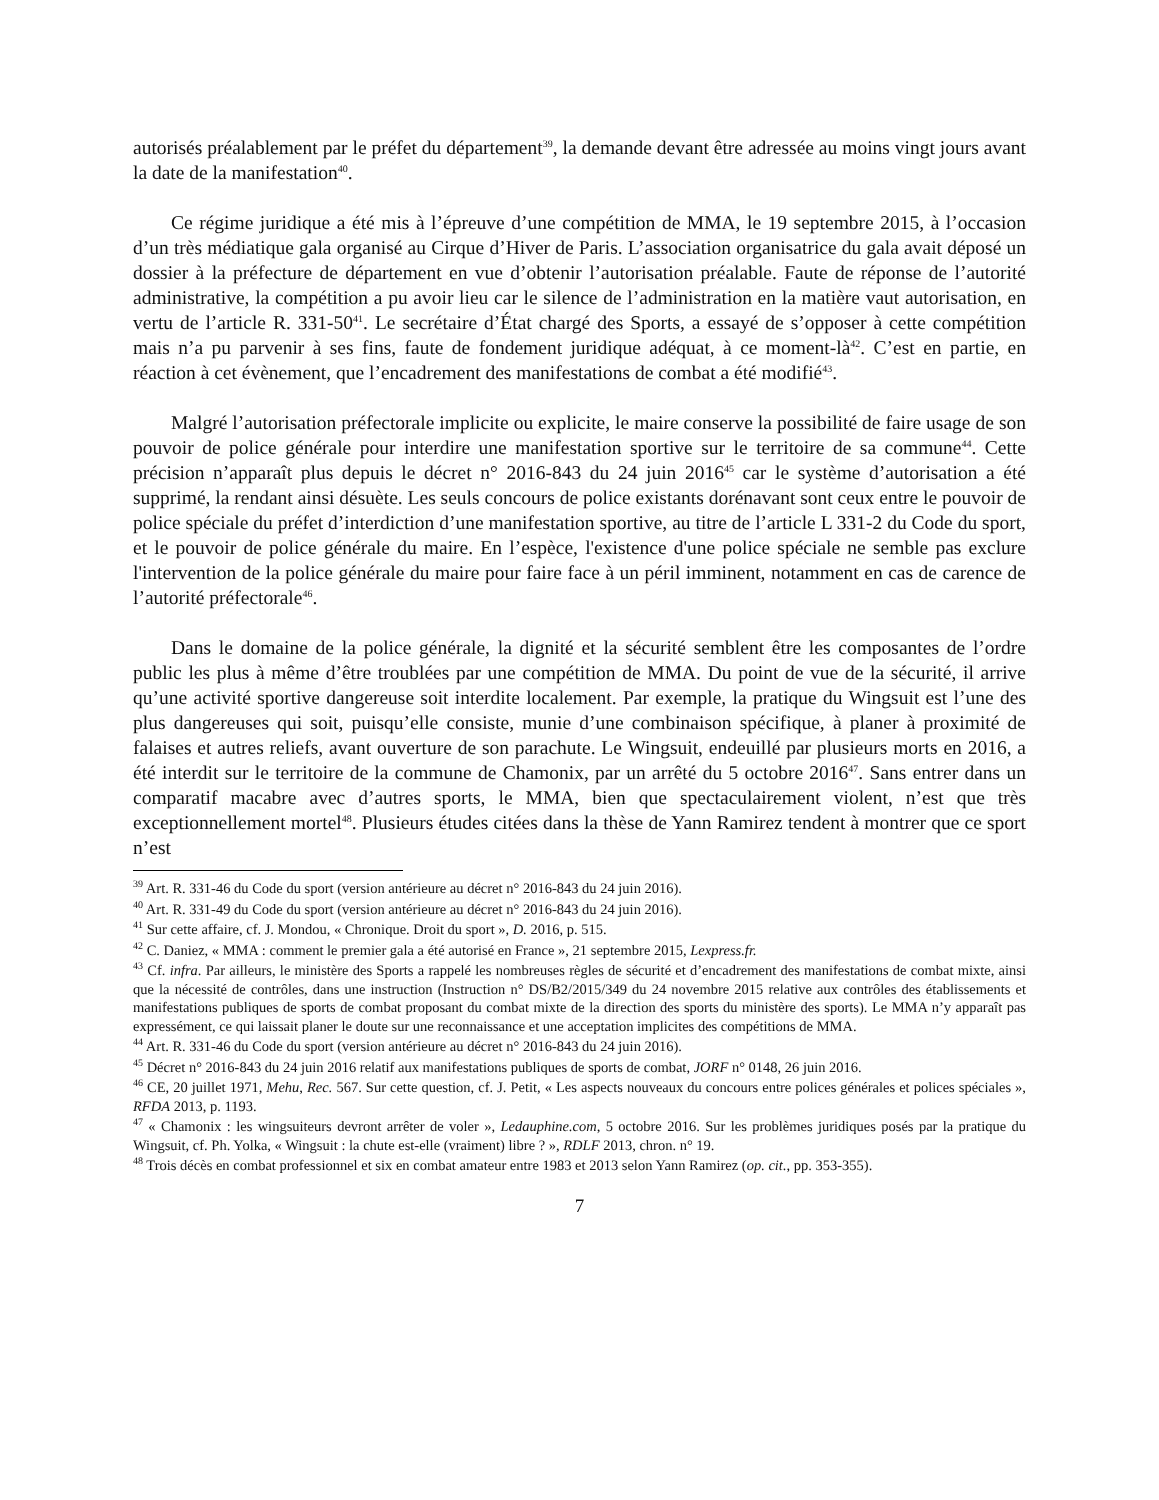autorisés préalablement par le préfet du département<sup>39</sup>, la demande devant être adressée au moins vingt jours avant la date de la manifestation<sup>40</sup>.
Ce régime juridique a été mis à l’épreuve d’une compétition de MMA, le 19 septembre 2015, à l’occasion d’un très médiatique gala organisé au Cirque d’Hiver de Paris. L’association organisatrice du gala avait déposé un dossier à la préfecture de département en vue d’obtenir l’autorisation préalable. Faute de réponse de l’autorité administrative, la compétition a pu avoir lieu car le silence de l’administration en la matière vaut autorisation, en vertu de l’article R. 331-50<sup>41</sup>. Le secrétaire d’État chargé des Sports, a essayé de s’opposer à cette compétition mais n’a pu parvenir à ses fins, faute de fondement juridique adéquat, à ce moment-là<sup>42</sup>. C’est en partie, en réaction à cet évènement, que l’encadrement des manifestations de combat a été modifié<sup>43</sup>.
Malgré l’autorisation préfectorale implicite ou explicite, le maire conserve la possibilité de faire usage de son pouvoir de police générale pour interdire une manifestation sportive sur le territoire de sa commune<sup>44</sup>. Cette précision n’apparaît plus depuis le décret n° 2016-843 du 24 juin 2016<sup>45</sup> car le système d’autorisation a été supprimé, la rendant ainsi désuète. Les seuls concours de police existants dorénavant sont ceux entre le pouvoir de police spéciale du préfet d’interdiction d’une manifestation sportive, au titre de l’article L 331-2 du Code du sport, et le pouvoir de police générale du maire. En l’espèce, l'existence d'une police spéciale ne semble pas exclure l'intervention de la police générale du maire pour faire face à un péril imminent, notamment en cas de carence de l’autorité préfectorale<sup>46</sup>.
Dans le domaine de la police générale, la dignité et la sécurité semblent être les composantes de l’ordre public les plus à même d’être troublées par une compétition de MMA. Du point de vue de la sécurité, il arrive qu’une activité sportive dangereuse soit interdite localement. Par exemple, la pratique du Wingsuit est l’une des plus dangereuses qui soit, puisqu’elle consiste, munie d’une combinaison spécifique, à planer à proximité de falaises et autres reliefs, avant ouverture de son parachute. Le Wingsuit, endeuillé par plusieurs morts en 2016, a été interdit sur le territoire de la commune de Chamonix, par un arrêté du 5 octobre 2016<sup>47</sup>. Sans entrer dans un comparatif macabre avec d’autres sports, le MMA, bien que spectaculairement violent, n’est que très exceptionnellement mortel<sup>48</sup>. Plusieurs études citées dans la thèse de Yann Ramirez tendent à montrer que ce sport n’est
<sup>39</sup> Art. R. 331-46 du Code du sport (version antérieure au décret n° 2016-843 du 24 juin 2016).
<sup>40</sup> Art. R. 331-49 du Code du sport (version antérieure au décret n° 2016-843 du 24 juin 2016).
<sup>41</sup> Sur cette affaire, cf. J. Mondou, « Chronique. Droit du sport », D. 2016, p. 515.
<sup>42</sup> C. Daniez, « MMA : comment le premier gala a été autorisé en France », 21 septembre 2015, Lexpress.fr.
<sup>43</sup> Cf. infra. Par ailleurs, le ministère des Sports a rappelé les nombreuses règles de sécurité et d’encadrement des manifestations de combat mixte, ainsi que la nécessité de contrôles, dans une instruction (Instruction n° DS/B2/2015/349 du 24 novembre 2015 relative aux contrôles des établissements et manifestations publiques de sports de combat proposant du combat mixte de la direction des sports du ministère des sports). Le MMA n’y apparaît pas expressément, ce qui laissait planer le doute sur une reconnaissance et une acceptation implicites des compétitions de MMA.
<sup>44</sup> Art. R. 331-46 du Code du sport (version antérieure au décret n° 2016-843 du 24 juin 2016).
<sup>45</sup> Décret n° 2016-843 du 24 juin 2016 relatif aux manifestations publiques de sports de combat, JORF n° 0148, 26 juin 2016.
<sup>46</sup> CE, 20 juillet 1971, Mehu, Rec. 567. Sur cette question, cf. J. Petit, « Les aspects nouveaux du concours entre polices générales et polices spéciales », RFDA 2013, p. 1193.
<sup>47</sup> « Chamonix : les wingsuiteurs devront arrêter de voler », Ledauphine.com, 5 octobre 2016. Sur les problèmes juridiques posés par la pratique du Wingsuit, cf. Ph. Yolka, « Wingsuit : la chute est-elle (vraiment) libre ? », RDLF 2013, chron. n° 19.
<sup>48</sup> Trois décès en combat professionnel et six en combat amateur entre 1983 et 2013 selon Yann Ramirez (op. cit., pp. 353-355).
7